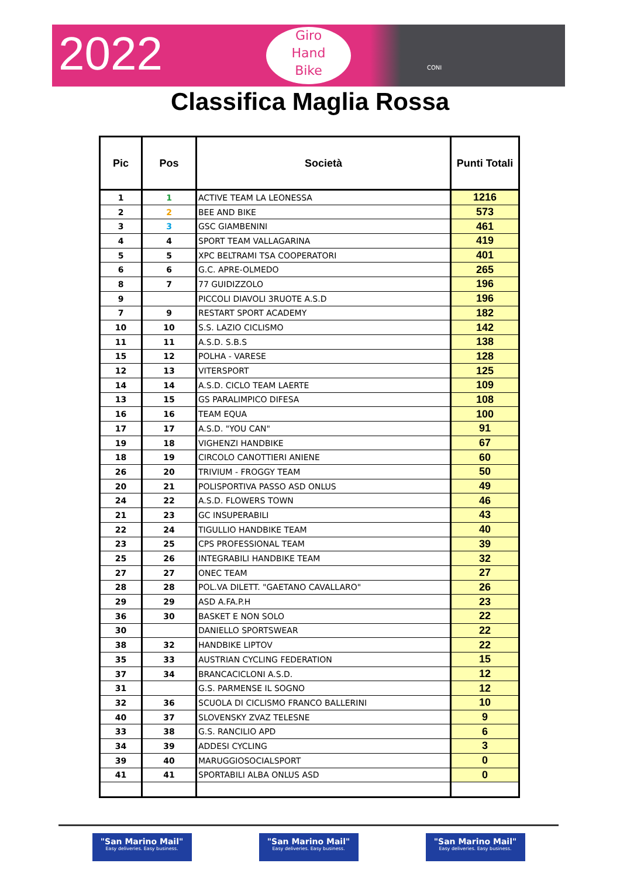2022
Giro
Hand
Bike
CONI
Classifica Maglia Rossa
| Pic | Pos | Società | Punti Totali |
| --- | --- | --- | --- |
| 1 | 1 | ACTIVE TEAM LA LEONESSA | 1216 |
| 2 | 2 | BEE AND BIKE | 573 |
| 3 | 3 | GSC GIAMBENINI | 461 |
| 4 | 4 | SPORT TEAM VALLAGARINA | 419 |
| 5 | 5 | XPC BELTRAMI TSA COOPERATORI | 401 |
| 6 | 6 | G.C. APRE-OLMEDO | 265 |
| 8 | 7 | 77 GUIDIZZOLO | 196 |
| 9 | | PICCOLI DIAVOLI 3RUOTE A.S.D | 196 |
| 7 | 9 | RESTART SPORT ACADEMY | 182 |
| 10 | 10 | S.S. LAZIO CICLISMO | 142 |
| 11 | 11 | A.S.D. S.B.S | 138 |
| 15 | 12 | POLHA - VARESE | 128 |
| 12 | 13 | VITERSPORT | 125 |
| 14 | 14 | A.S.D. CICLO TEAM LAERTE | 109 |
| 13 | 15 | GS PARALIMPICO DIFESA | 108 |
| 16 | 16 | TEAM EQUA | 100 |
| 17 | 17 | A.S.D. "YOU CAN" | 91 |
| 19 | 18 | VIGHENZI HANDBIKE | 67 |
| 18 | 19 | CIRCOLO CANOTTIERI ANIENE | 60 |
| 26 | 20 | TRIVIUM - FROGGY TEAM | 50 |
| 20 | 21 | POLISPORTIVA PASSO ASD ONLUS | 49 |
| 24 | 22 | A.S.D. FLOWERS TOWN | 46 |
| 21 | 23 | GC INSUPERABILI | 43 |
| 22 | 24 | TIGULLIO HANDBIKE TEAM | 40 |
| 23 | 25 | CPS PROFESSIONAL TEAM | 39 |
| 25 | 26 | INTEGRABILI HANDBIKE TEAM | 32 |
| 27 | 27 | ONEC TEAM | 27 |
| 28 | 28 | POL.VA DILETT. "GAETANO CAVALLARO" | 26 |
| 29 | 29 | ASD A.FA.P.H | 23 |
| 36 | 30 | BASKET E NON SOLO | 22 |
| 30 | | DANIELLO SPORTSWEAR | 22 |
| 38 | 32 | HANDBIKE LIPTOV | 22 |
| 35 | 33 | AUSTRIAN CYCLING FEDERATION | 15 |
| 37 | 34 | BRANCACICLONI A.S.D. | 12 |
| 31 | | G.S. PARMENSE IL SOGNO | 12 |
| 32 | 36 | SCUOLA DI CICLISMO FRANCO BALLERINI | 10 |
| 40 | 37 | SLOVENSKY ZVAZ TELESNE | 9 |
| 33 | 38 | G.S. RANCILIO APD | 6 |
| 34 | 39 | ADDESI CYCLING | 3 |
| 39 | 40 | MARUGGIOSOCIALSPORT | 0 |
| 41 | 41 | SPORTABILI ALBA ONLUS ASD | 0 |
"San Marino Mail"
Easy deliveries. Easy business.
"San Marino Mail"
Easy deliveries. Easy business.
"San Marino Mail"
Easy deliveries. Easy business.